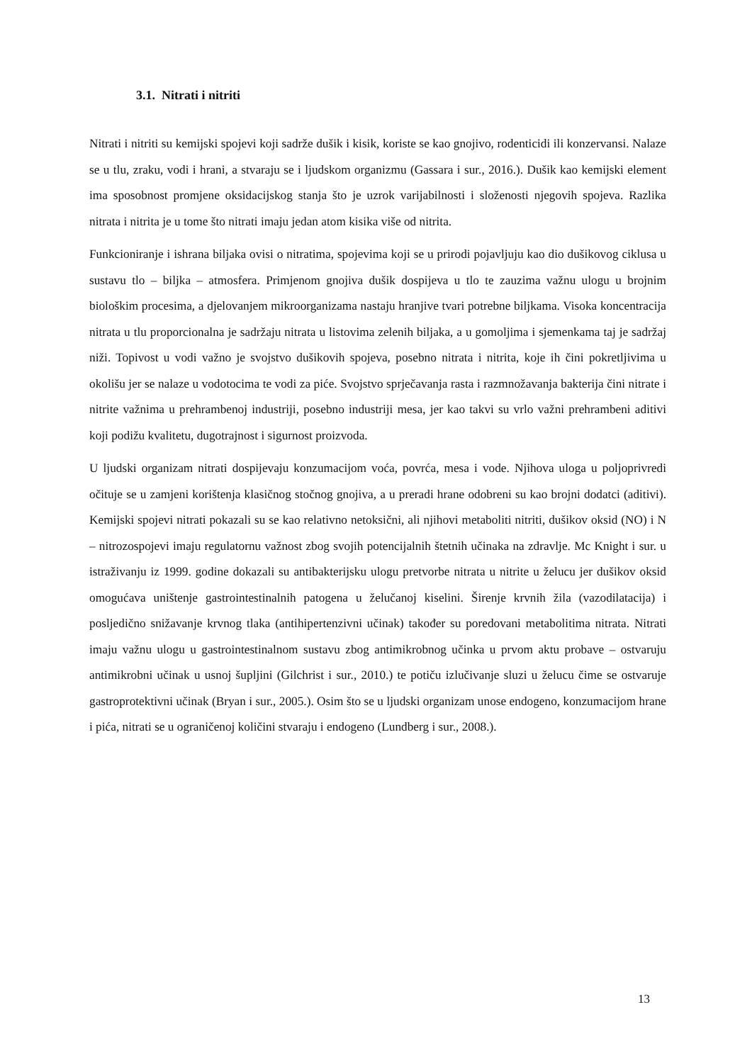3.1. Nitrati i nitriti
Nitrati i nitriti su kemijski spojevi koji sadrže dušik i kisik, koriste se kao gnojivo, rodenticidi ili konzervansi. Nalaze se u tlu, zraku, vodi i hrani, a stvaraju se i ljudskom organizmu (Gassara i sur., 2016.). Dušik kao kemijski element ima sposobnost promjene oksidacijskog stanja što je uzrok varijabilnosti i složenosti njegovih spojeva. Razlika nitrata i nitrita je u tome što nitrati imaju jedan atom kisika više od nitrita.
Funkcioniranje i ishrana biljaka ovisi o nitratima, spojevima koji se u prirodi pojavljuju kao dio dušikovog ciklusa u sustavu tlo – biljka – atmosfera. Primjenom gnojiva dušik dospijeva u tlo te zauzima važnu ulogu u brojnim biološkim procesima, a djelovanjem mikroorganizama nastaju hranjive tvari potrebne biljkama. Visoka koncentracija nitrata u tlu proporcionalna je sadržaju nitrata u listovima zelenih biljaka, a u gomoljima i sjemenkama taj je sadržaj niži. Topivost u vodi važno je svojstvo dušikovih spojeva, posebno nitrata i nitrita, koje ih čini pokretljivima u okolišu jer se nalaze u vodotocima te vodi za piće. Svojstvo sprječavanja rasta i razmnožavanja bakterija čini nitrate i nitrite važnima u prehrambenoj industriji, posebno industriji mesa, jer kao takvi su vrlo važni prehrambeni aditivi koji podižu kvalitetu, dugotrajnost i sigurnost proizvoda.
U ljudski organizam nitrati dospijevaju konzumacijom voća, povrća, mesa i vode. Njihova uloga u poljoprivredi očituje se u zamjeni korištenja klasičnog stočnog gnojiva, a u preradi hrane odobreni su kao brojni dodatci (aditivi). Kemijski spojevi nitrati pokazali su se kao relativno netoksični, ali njihovi metaboliti nitriti, dušikov oksid (NO) i N – nitrozospojevi imaju regulatornu važnost zbog svojih potencijalnih štetnih učinaka na zdravlje. Mc Knight i sur. u istraživanju iz 1999. godine dokazali su antibakterijsku ulogu pretvorbe nitrata u nitrite u želucu jer dušikov oksid omogućava uništenje gastrointestinalnih patogena u želučanoj kiselini. Širenje krvnih žila (vazodilatacija) i posljedično snižavanje krvnog tlaka (antihipertenzivni učinak) također su poredovani metabolitima nitrata. Nitrati imaju važnu ulogu u gastrointestinalnom sustavu zbog antimikrobnog učinka u prvom aktu probave – ostvaruju antimikrobni učinak u usnoj šupljini (Gilchrist i sur., 2010.) te potiču izlučivanje sluzi u želucu čime se ostvaruje gastroprotektivni učinak (Bryan i sur., 2005.). Osim što se u ljudski organizam unose endogeno, konzumacijom hrane i pića, nitrati se u ograničenoj količini stvaraju i endogeno (Lundberg i sur., 2008.).
13